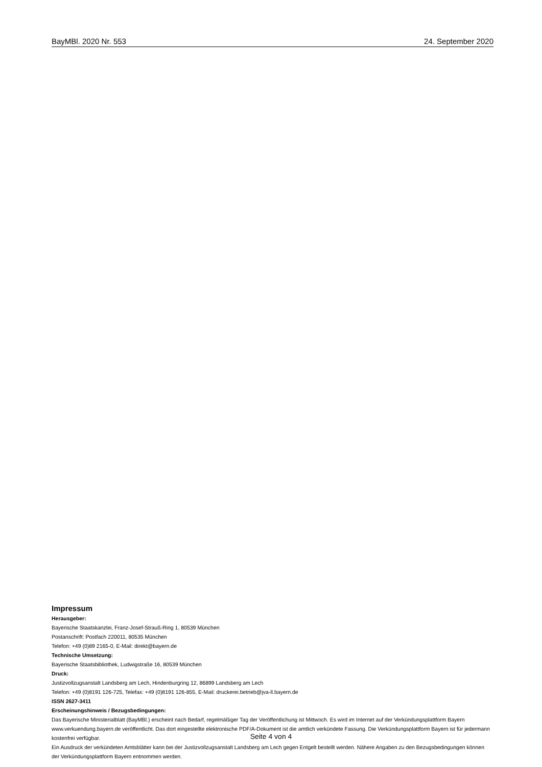BayMBl. 2020 Nr. 553 24. September 2020
Impressum
Herausgeber:
Bayerische Staatskanzlei, Franz-Josef-Strauß-Ring 1, 80539 München
Postanschrift: Postfach 220011, 80535 München
Telefon: +49 (0)89 2165-0, E-Mail: direkt@bayern.de
Technische Umsetzung:
Bayerische Staatsbibliothek, Ludwigstraße 16, 80539 München
Druck:
Justizvollzugsanstalt Landsberg am Lech, Hindenburgring 12, 86899 Landsberg am Lech
Telefon: +49 (0)8191 126-725, Telefax: +49 (0)8191 126-855, E-Mail: druckerei.betrieb@jva-ll.bayern.de
ISSN 2627-3411
Erscheinungshinweis / Bezugsbedingungen:
Das Bayerische Ministerialblatt (BayMBl.) erscheint nach Bedarf, regelmäßiger Tag der Veröffentlichung ist Mittwoch. Es wird im Internet auf der Verkündungsplattform Bayern www.verkuendung.bayern.de veröffentlicht. Das dort eingestellte elektronische PDF/A-Dokument ist die amtlich verkündete Fassung. Die Verkündungsplattform Bayern ist für jedermann kostenfrei verfügbar.
Ein Ausdruck der verkündeten Amtsblätter kann bei der Justizvollzugsanstalt Landsberg am Lech gegen Entgelt bestellt werden. Nähere Angaben zu den Bezugsbedingungen können der Verkündungsplattform Bayern entnommen werden.
Seite 4 von 4